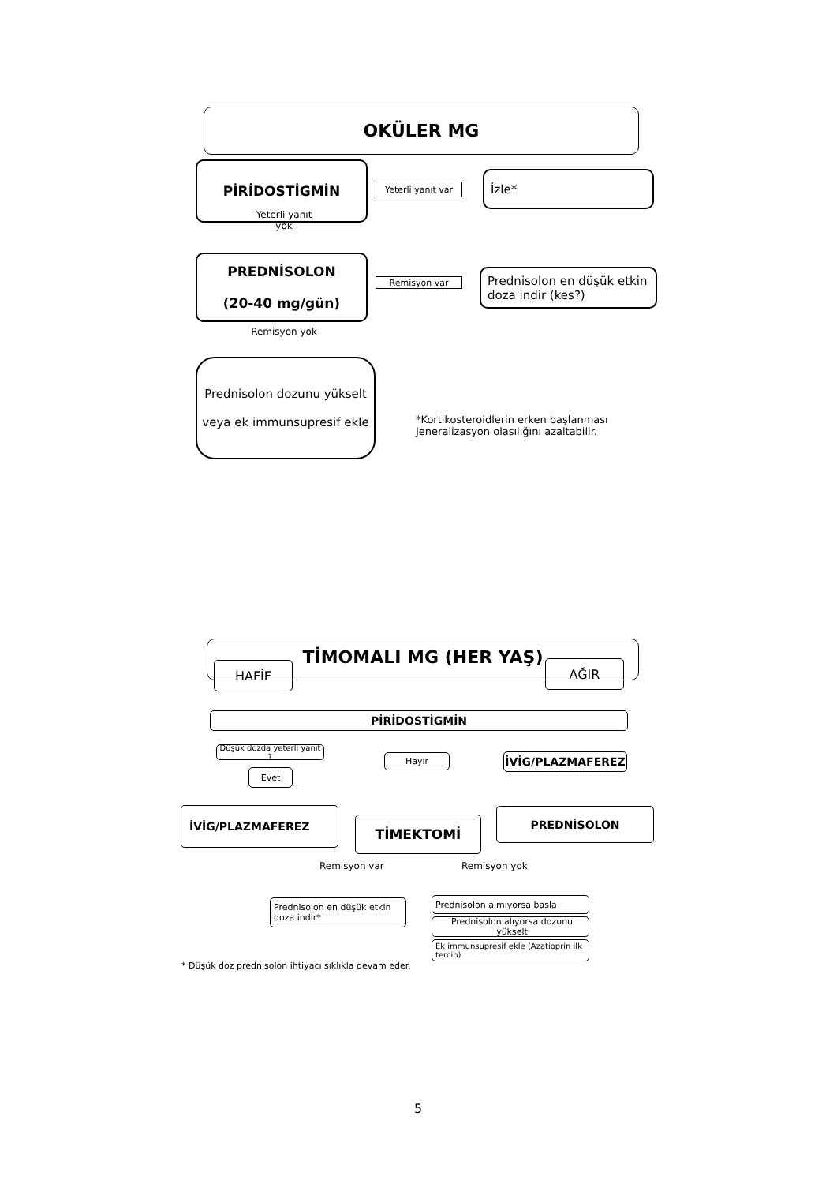OKÜLER MG
PİRİDOSTİGMİN
Yeterli yanıt var
İzle*
Yeterli yanıt yok
PREDNİSOLON
(20-40 mg/gün)
Remisyon var
Prednisolon en düşük etkin doza indir (kes?)
Remisyon yok
Prednisolon dozunu yükselt
veya ek immunsupresif ekle
*Kortikosteroidlerin erken başlanması
Jeneralizasyon olasılığını azaltabilir.
TİMOMALI MG (HER YAŞ)
HAFİF AĞIR
PİRİDOSTİGMİN
Düşük dozda yeterli yanıt ?
Hayır İVİG/PLAZMAFEREZ
Evet
İVİG/PLAZMAFEREZ
TİMEKTOMİ
PREDNİSOLON
Remisyon var Remisyon yok
Prednisolon en düşük etkin doza indir*
Prednisolon almıyorsa başla
Prednisolon alıyorsa dozunu yükselt
Ek immunsupresif ekle (Azatioprin ilk tercih)
* Düşük doz prednisolon ihtiyacı sıklıkla devam eder.
5